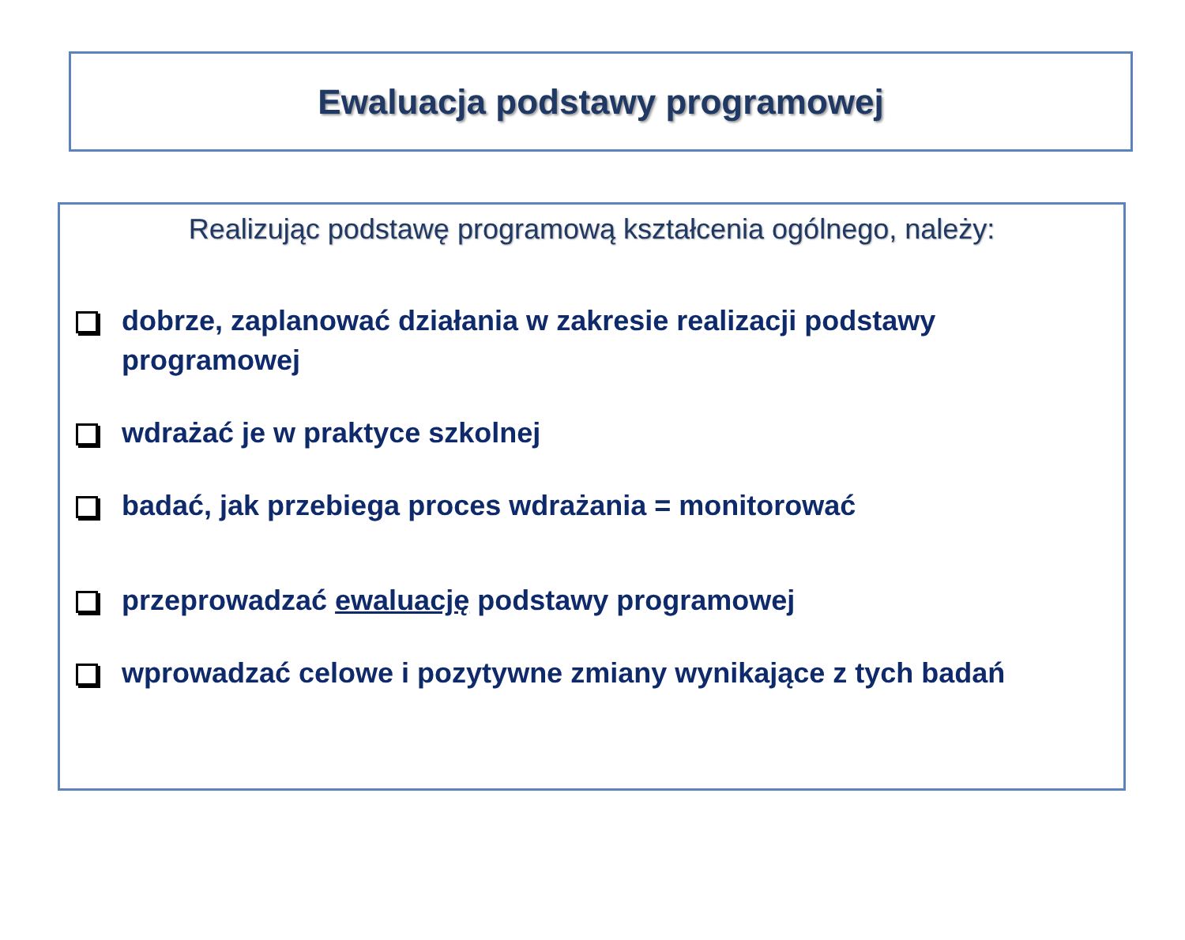Ewaluacja podstawy programowej
Realizując podstawę programową kształcenia ogólnego, należy:
dobrze, zaplanować działania w zakresie realizacji podstawy programowej
wdrażać je w praktyce szkolnej
badać, jak przebiega proces wdrażania = monitorować
przeprowadzać ewaluację podstawy programowej
wprowadzać celowe i pozytywne zmiany wynikające z tych badań